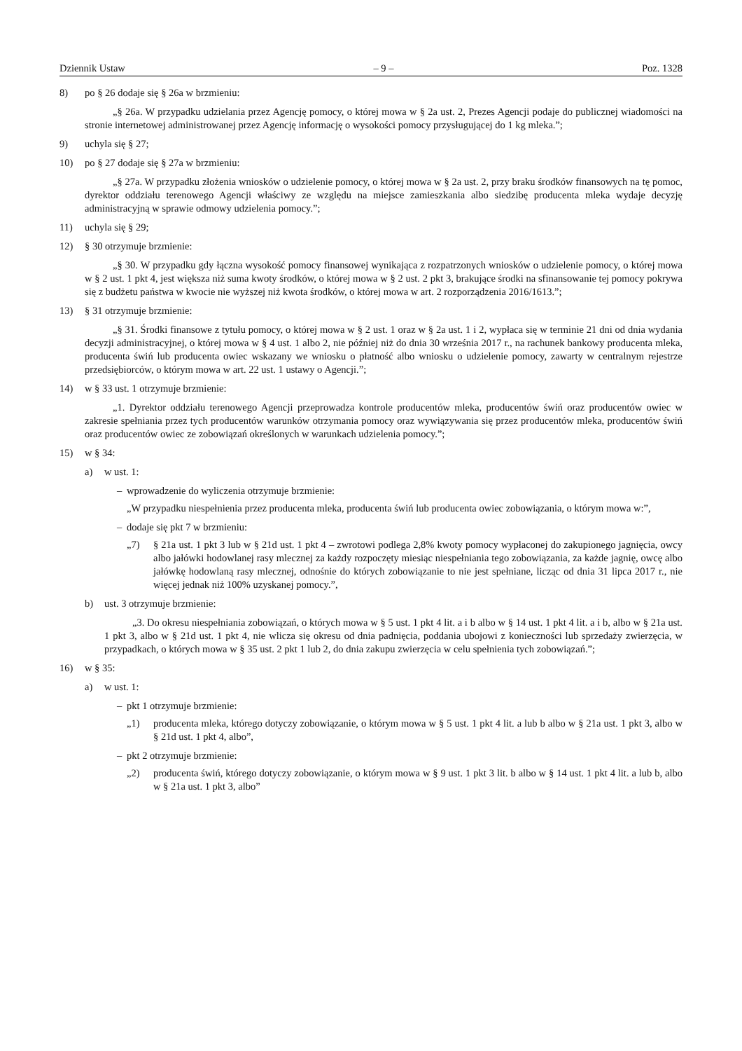Dziennik Ustaw – 9 – Poz. 1328
8) po § 26 dodaje się § 26a w brzmieniu:
„§ 26a. W przypadku udzielania przez Agencję pomocy, o której mowa w § 2a ust. 2, Prezes Agencji podaje do publicznej wiadomości na stronie internetowej administrowanej przez Agencję informację o wysokości pomocy przysługującej do 1 kg mleka.”;
9) uchyla się § 27;
10) po § 27 dodaje się § 27a w brzmieniu:
„§ 27a. W przypadku złożenia wniosków o udzielenie pomocy, o której mowa w § 2a ust. 2, przy braku środków finansowych na tę pomoc, dyrektor oddziału terenowego Agencji właściwy ze względu na miejsce zamieszkania albo siedzibę producenta mleka wydaje decyzję administracyjną w sprawie odmowy udzielenia pomocy.”;
11) uchyla się § 29;
12) § 30 otrzymuje brzmienie:
„§ 30. W przypadku gdy łączna wysokość pomocy finansowej wynikająca z rozpatrzonych wniosków o udzielenie pomocy, o której mowa w § 2 ust. 1 pkt 4, jest większa niż suma kwoty środków, o której mowa w § 2 ust. 2 pkt 3, brakujące środki na sfinansowanie tej pomocy pokrywa się z budżetu państwa w kwocie nie wyższej niż kwota środków, o której mowa w art. 2 rozporządzenia 2016/1613.”;
13) § 31 otrzymuje brzmienie:
„§ 31. Środki finansowe z tytułu pomocy, o której mowa w § 2 ust. 1 oraz w § 2a ust. 1 i 2, wypłaca się w terminie 21 dni od dnia wydania decyzji administracyjnej, o której mowa w § 4 ust. 1 albo 2, nie później niż do dnia 30 września 2017 r., na rachunek bankowy producenta mleka, producenta świń lub producenta owiec wskazany we wniosku o płatność albo wniosku o udzielenie pomocy, zawarty w centralnym rejestrze przedsiębiorców, o którym mowa w art. 22 ust. 1 ustawy o Agencji.”;
14) w § 33 ust. 1 otrzymuje brzmienie:
„1. Dyrektor oddziału terenowego Agencji przeprowadza kontrole producentów mleka, producentów świń oraz producentów owiec w zakresie spełniania przez tych producentów warunków otrzymania pomocy oraz wywiązywania się przez producentów mleka, producentów świń oraz producentów owiec ze zobowiązań określonych w warunkach udzielenia pomocy.”;
15) w § 34:
a) w ust. 1:
– wprowadzenie do wyliczenia otrzymuje brzmienie:
„W przypadku niespełnienia przez producenta mleka, producenta świń lub producenta owiec zobowiązania, o którym mowa w:”,
– dodaje się pkt 7 w brzmieniu:
„7) § 21a ust. 1 pkt 3 lub w § 21d ust. 1 pkt 4 – zwrotowi podlega 2,8% kwoty pomocy wypłaconej do zakupionego jagnięcia, owcy albo jałówki hodowlanej rasy mlecznej za każdy rozpoczęty miesiąc niespełniania tego zobowiązania, za każde jagnię, owcę albo jałówkę hodowlaną rasy mlecznej, odnośnie do których zobowiązanie to nie jest spełniane, licząc od dnia 31 lipca 2017 r., nie więcej jednak niż 100% uzyskanej pomocy.”,
b) ust. 3 otrzymuje brzmienie:
„3. Do okresu niespełniania zobowiązań, o których mowa w § 5 ust. 1 pkt 4 lit. a i b albo w § 14 ust. 1 pkt 4 lit. a i b, albo w § 21a ust. 1 pkt 3, albo w § 21d ust. 1 pkt 4, nie wlicza się okresu od dnia padnięcia, poddania ubojowi z konieczności lub sprzedaży zwierzęcia, w przypadkach, o których mowa w § 35 ust. 2 pkt 1 lub 2, do dnia zakupu zwierzęcia w celu spełnienia tych zobowiązań.”;
16) w § 35:
a) w ust. 1:
– pkt 1 otrzymuje brzmienie:
„1) producenta mleka, którego dotyczy zobowiązanie, o którym mowa w § 5 ust. 1 pkt 4 lit. a lub b albo w § 21a ust. 1 pkt 3, albo w § 21d ust. 1 pkt 4, albo”,
– pkt 2 otrzymuje brzmienie:
„2) producenta świń, którego dotyczy zobowiązanie, o którym mowa w § 9 ust. 1 pkt 3 lit. b albo w § 14 ust. 1 pkt 4 lit. a lub b, albo w § 21a ust. 1 pkt 3, albo”